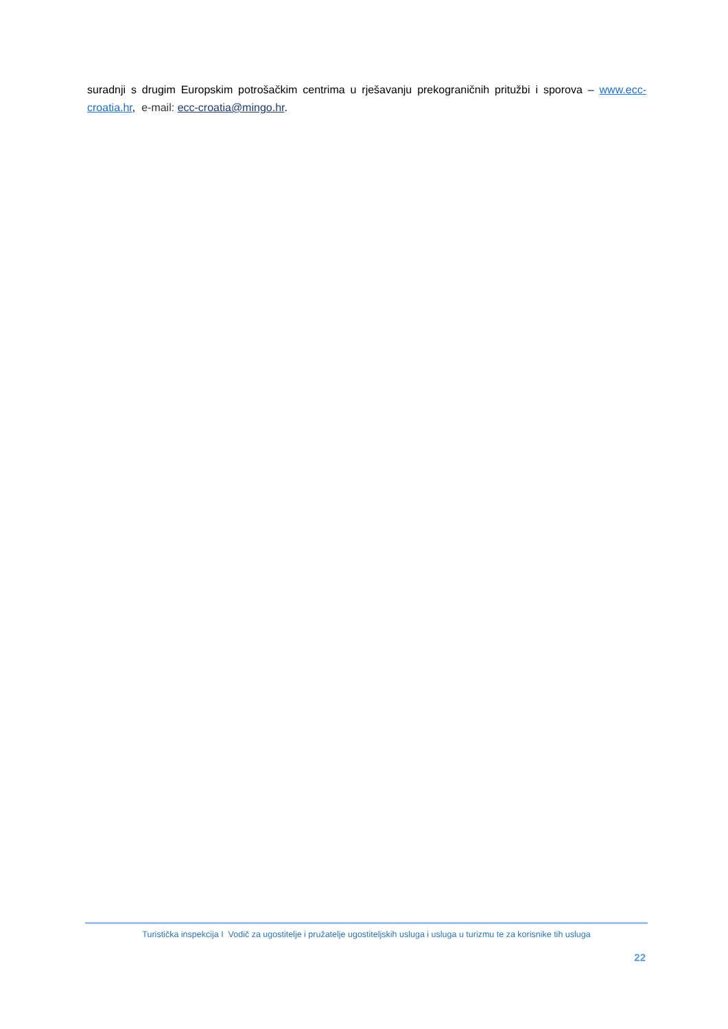suradnji s drugim Europskim potrošačkim centrima u rješavanju prekograničnih pritužbi i sporova – www.ecc-croatia.hr, e-mail: ecc-croatia@mingo.hr.
Turistička inspekcija I Vodič za ugostitelje i pružatelje ugostiteljskih usluga i usluga u turizmu te za korisnike tih usluga
22